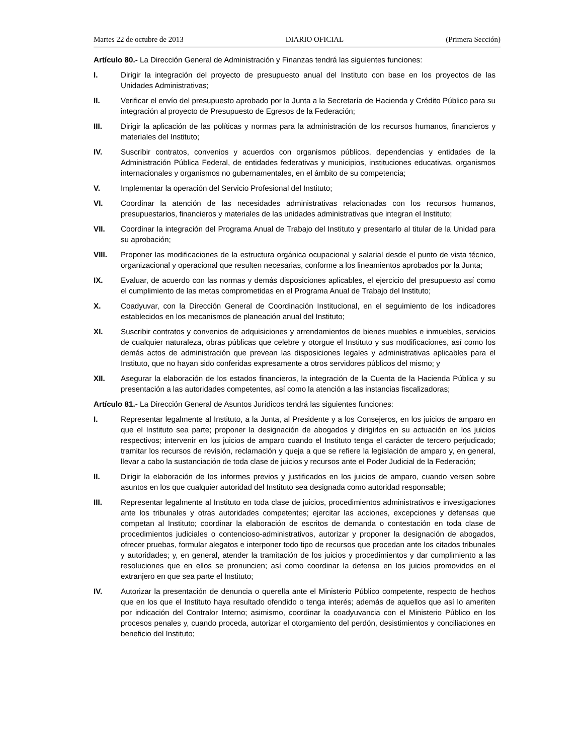Martes 22 de octubre de 2013 DIARIO OFICIAL (Primera Sección)
Artículo 80.- La Dirección General de Administración y Finanzas tendrá las siguientes funciones:
I. Dirigir la integración del proyecto de presupuesto anual del Instituto con base en los proyectos de las Unidades Administrativas;
II. Verificar el envío del presupuesto aprobado por la Junta a la Secretaría de Hacienda y Crédito Público para su integración al proyecto de Presupuesto de Egresos de la Federación;
III. Dirigir la aplicación de las políticas y normas para la administración de los recursos humanos, financieros y materiales del Instituto;
IV. Suscribir contratos, convenios y acuerdos con organismos públicos, dependencias y entidades de la Administración Pública Federal, de entidades federativas y municipios, instituciones educativas, organismos internacionales y organismos no gubernamentales, en el ámbito de su competencia;
V. Implementar la operación del Servicio Profesional del Instituto;
VI. Coordinar la atención de las necesidades administrativas relacionadas con los recursos humanos, presupuestarios, financieros y materiales de las unidades administrativas que integran el Instituto;
VII. Coordinar la integración del Programa Anual de Trabajo del Instituto y presentarlo al titular de la Unidad para su aprobación;
VIII. Proponer las modificaciones de la estructura orgánica ocupacional y salarial desde el punto de vista técnico, organizacional y operacional que resulten necesarias, conforme a los lineamientos aprobados por la Junta;
IX. Evaluar, de acuerdo con las normas y demás disposiciones aplicables, el ejercicio del presupuesto así como el cumplimiento de las metas comprometidas en el Programa Anual de Trabajo del Instituto;
X. Coadyuvar, con la Dirección General de Coordinación Institucional, en el seguimiento de los indicadores establecidos en los mecanismos de planeación anual del Instituto;
XI. Suscribir contratos y convenios de adquisiciones y arrendamientos de bienes muebles e inmuebles, servicios de cualquier naturaleza, obras públicas que celebre y otorgue el Instituto y sus modificaciones, así como los demás actos de administración que prevean las disposiciones legales y administrativas aplicables para el Instituto, que no hayan sido conferidas expresamente a otros servidores públicos del mismo; y
XII. Asegurar la elaboración de los estados financieros, la integración de la Cuenta de la Hacienda Pública y su presentación a las autoridades competentes, así como la atención a las instancias fiscalizadoras;
Artículo 81.- La Dirección General de Asuntos Jurídicos tendrá las siguientes funciones:
I. Representar legalmente al Instituto, a la Junta, al Presidente y a los Consejeros, en los juicios de amparo en que el Instituto sea parte; proponer la designación de abogados y dirigirlos en su actuación en los juicios respectivos; intervenir en los juicios de amparo cuando el Instituto tenga el carácter de tercero perjudicado; tramitar los recursos de revisión, reclamación y queja a que se refiere la legislación de amparo y, en general, llevar a cabo la sustanciación de toda clase de juicios y recursos ante el Poder Judicial de la Federación;
II. Dirigir la elaboración de los informes previos y justificados en los juicios de amparo, cuando versen sobre asuntos en los que cualquier autoridad del Instituto sea designada como autoridad responsable;
III. Representar legalmente al Instituto en toda clase de juicios, procedimientos administrativos e investigaciones ante los tribunales y otras autoridades competentes; ejercitar las acciones, excepciones y defensas que competan al Instituto; coordinar la elaboración de escritos de demanda o contestación en toda clase de procedimientos judiciales o contencioso-administrativos, autorizar y proponer la designación de abogados, ofrecer pruebas, formular alegatos e interponer todo tipo de recursos que procedan ante los citados tribunales y autoridades; y, en general, atender la tramitación de los juicios y procedimientos y dar cumplimiento a las resoluciones que en ellos se pronuncien; así como coordinar la defensa en los juicios promovidos en el extranjero en que sea parte el Instituto;
IV. Autorizar la presentación de denuncia o querella ante el Ministerio Público competente, respecto de hechos que en los que el Instituto haya resultado ofendido o tenga interés; además de aquellos que así lo ameriten por indicación del Contralor Interno; asimismo, coordinar la coadyuvancia con el Ministerio Público en los procesos penales y, cuando proceda, autorizar el otorgamiento del perdón, desistimientos y conciliaciones en beneficio del Instituto;